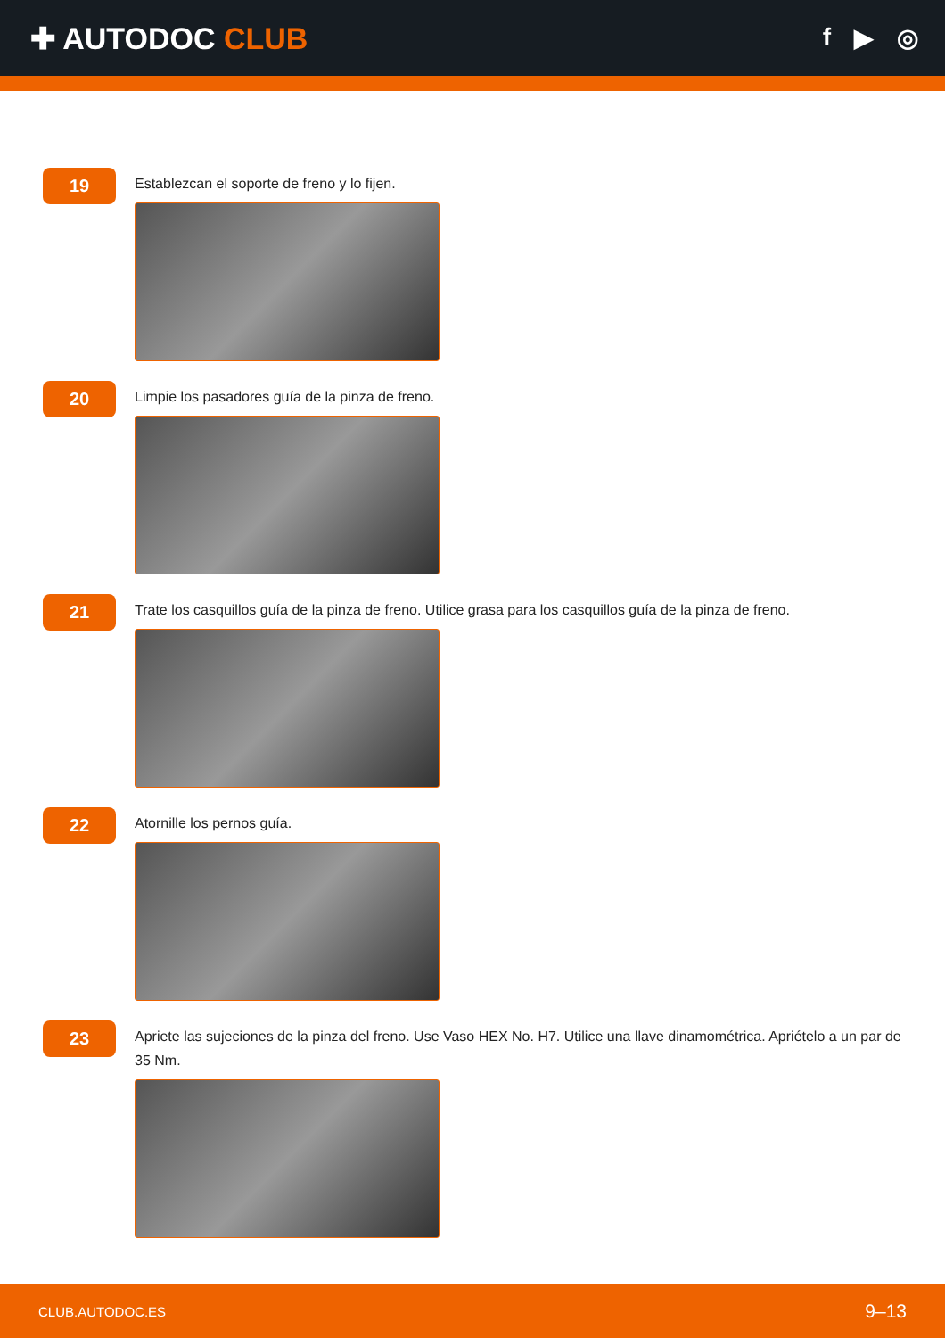✚ AUTODOC CLUB
f ▶ ◎
19
Establezcan el soporte de freno y lo fijen.
20
Limpie los pasadores guía de la pinza de freno.
21
Trate los casquillos guía de la pinza de freno. Utilice grasa para los casquillos guía de la pinza de freno.
22
Atornille los pernos guía.
23
Apriete las sujeciones de la pinza del freno. Use Vaso HEX No. H7. Utilice una llave dinamométrica. Apriételo a un par de 35 Nm.
CLUB.AUTODOC.ES 9–13